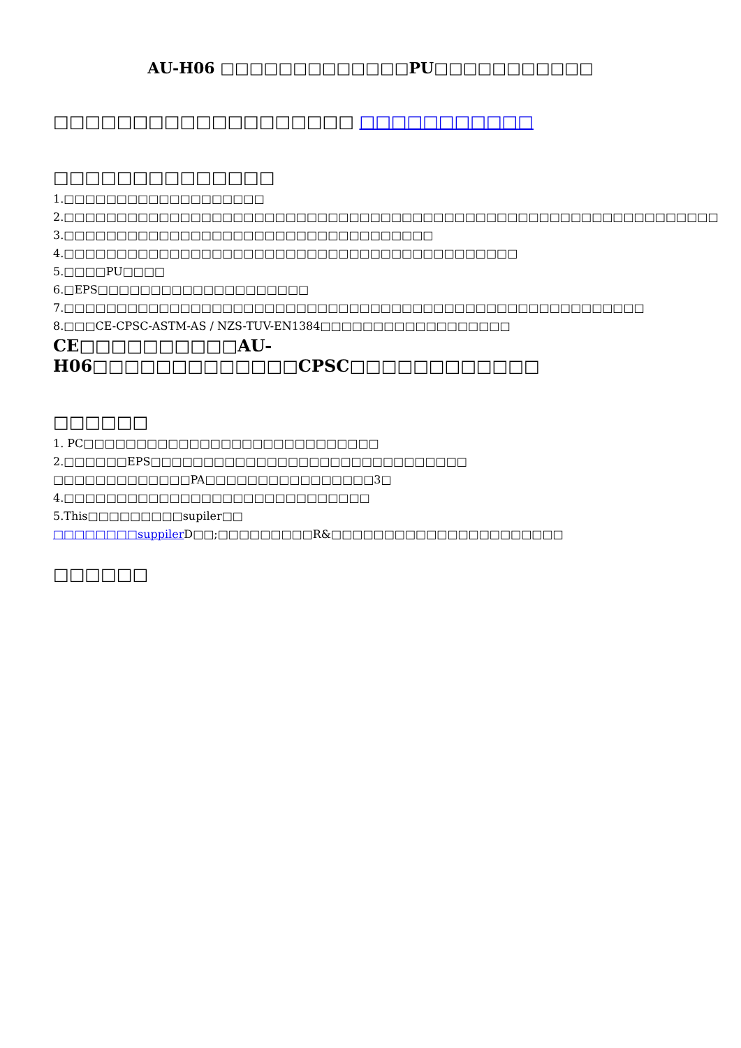AU-H06 □□□□□□□□□□□□□PU□□□□□□□□□□□
□□□□□□□□□□□□□□□□□□□ □□□□□□□□□□□
□□□□□□□□□□□□□□
1.□□□□□□□□□□□□□□□□□□□
2.□□□□□□□□□□□□□□□□□□□□□□□□□□□□□□□□□□□□□□□□□□□□□□□□□□□□□□□□□□□□□□
3.□□□□□□□□□□□□□□□□□□□□□□□□□□□□□□□□□□□
4.□□□□□□□□□□□□□□□□□□□□□□□□□□□□□□□□□□□□□□□□□□□
5.□□□□PU□□□□
6.□EPS□□□□□□□□□□□□□□□□□□□□
7.□□□□□□□□□□□□□□□□□□□□□□□□□□□□□□□□□□□□□□□□□□□□□□□□□□□□□□□
8.□□□CE-CPSC-ASTM-AS / NZS-TUV-EN1384□□□□□□□□□□□□□□□□□□
CE□□□□□□□□□□AU-H06□□□□□□□□□□□□□CPSC□□□□□□□□□□□□
□□□□□□
1. PC□□□□□□□□□□□□□□□□□□□□□□□□□□□□
2.□□□□□□EPS□□□□□□□□□□□□□□□□□□□□□□□□□□□□□□
□□□□□□□□□□□□□PA□□□□□□□□□□□□□□□□3□
4.□□□□□□□□□□□□□□□□□□□□□□□□□□□□□
5.This□□□□□□□□□supiler□□ □□□□□□□□suppiler D□□;□□□□□□□□□R&□□□□□□□□□□□□□□□□□□□□□□
□□□□□□